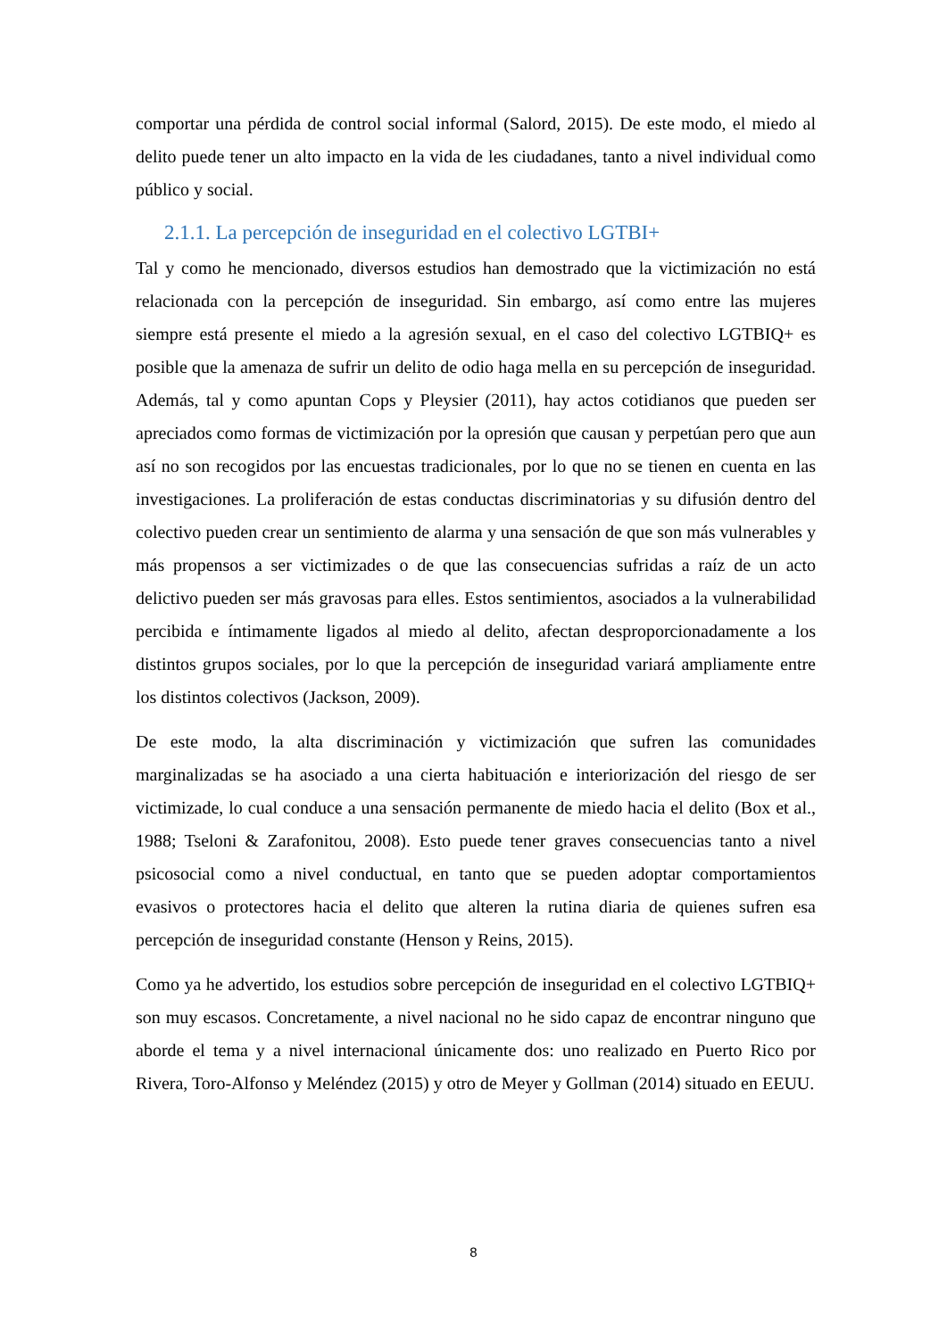comportar una pérdida de control social informal (Salord, 2015). De este modo, el miedo al delito puede tener un alto impacto en la vida de les ciudadanes, tanto a nivel individual como público y social.
2.1.1. La percepción de inseguridad en el colectivo LGTBI+
Tal y como he mencionado, diversos estudios han demostrado que la victimización no está relacionada con la percepción de inseguridad. Sin embargo, así como entre las mujeres siempre está presente el miedo a la agresión sexual, en el caso del colectivo LGTBIQ+ es posible que la amenaza de sufrir un delito de odio haga mella en su percepción de inseguridad. Además, tal y como apuntan Cops y Pleysier (2011), hay actos cotidianos que pueden ser apreciados como formas de victimización por la opresión que causan y perpetúan pero que aun así no son recogidos por las encuestas tradicionales, por lo que no se tienen en cuenta en las investigaciones. La proliferación de estas conductas discriminatorias y su difusión dentro del colectivo pueden crear un sentimiento de alarma y una sensación de que son más vulnerables y más propensos a ser victimizades o de que las consecuencias sufridas a raíz de un acto delictivo pueden ser más gravosas para elles. Estos sentimientos, asociados a la vulnerabilidad percibida e íntimamente ligados al miedo al delito, afectan desproporcionadamente a los distintos grupos sociales, por lo que la percepción de inseguridad variará ampliamente entre los distintos colectivos (Jackson, 2009).
De este modo, la alta discriminación y victimización que sufren las comunidades marginalizadas se ha asociado a una cierta habituación e interiorización del riesgo de ser victimizade, lo cual conduce a una sensación permanente de miedo hacia el delito (Box et al., 1988; Tseloni & Zarafonitou, 2008). Esto puede tener graves consecuencias tanto a nivel psicosocial como a nivel conductual, en tanto que se pueden adoptar comportamientos evasivos o protectores hacia el delito que alteren la rutina diaria de quienes sufren esa percepción de inseguridad constante (Henson y Reins, 2015).
Como ya he advertido, los estudios sobre percepción de inseguridad en el colectivo LGTBIQ+ son muy escasos. Concretamente, a nivel nacional no he sido capaz de encontrar ninguno que aborde el tema y a nivel internacional únicamente dos: uno realizado en Puerto Rico por Rivera, Toro-Alfonso y Meléndez (2015) y otro de Meyer y Gollman (2014) situado en EEUU.
8